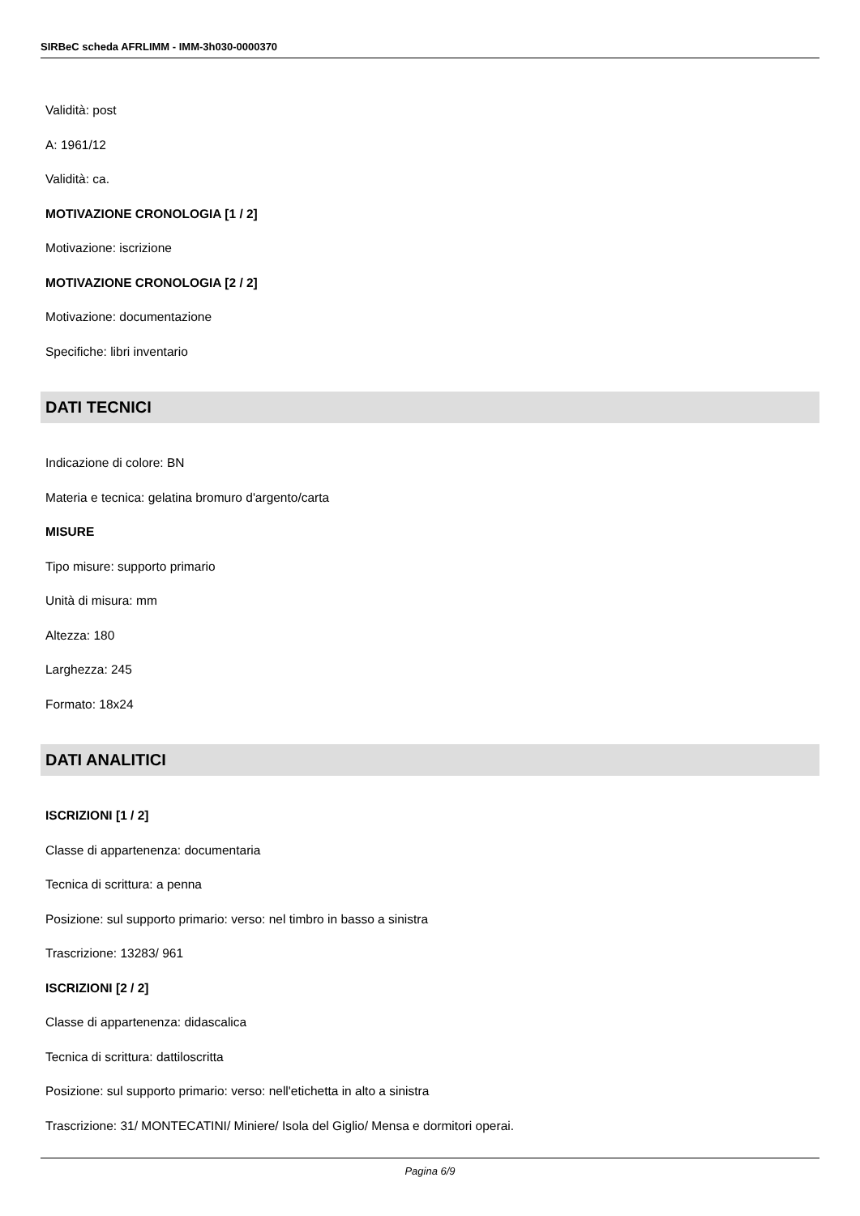SIRBeC scheda AFRLIMM - IMM-3h030-0000370
Validità: post
A: 1961/12
Validità: ca.
MOTIVAZIONE CRONOLOGIA [1 / 2]
Motivazione: iscrizione
MOTIVAZIONE CRONOLOGIA [2 / 2]
Motivazione: documentazione
Specifiche: libri inventario
DATI TECNICI
Indicazione di colore: BN
Materia e tecnica: gelatina bromuro d'argento/carta
MISURE
Tipo misure: supporto primario
Unità di misura: mm
Altezza: 180
Larghezza: 245
Formato: 18x24
DATI ANALITICI
ISCRIZIONI [1 / 2]
Classe di appartenenza: documentaria
Tecnica di scrittura: a penna
Posizione: sul supporto primario: verso: nel timbro in basso a sinistra
Trascrizione: 13283/ 961
ISCRIZIONI [2 / 2]
Classe di appartenenza: didascalica
Tecnica di scrittura: dattiloscritta
Posizione: sul supporto primario: verso: nell'etichetta in alto a sinistra
Trascrizione: 31/ MONTECATINI/ Miniere/ Isola del Giglio/ Mensa e dormitori operai.
Pagina 6/9